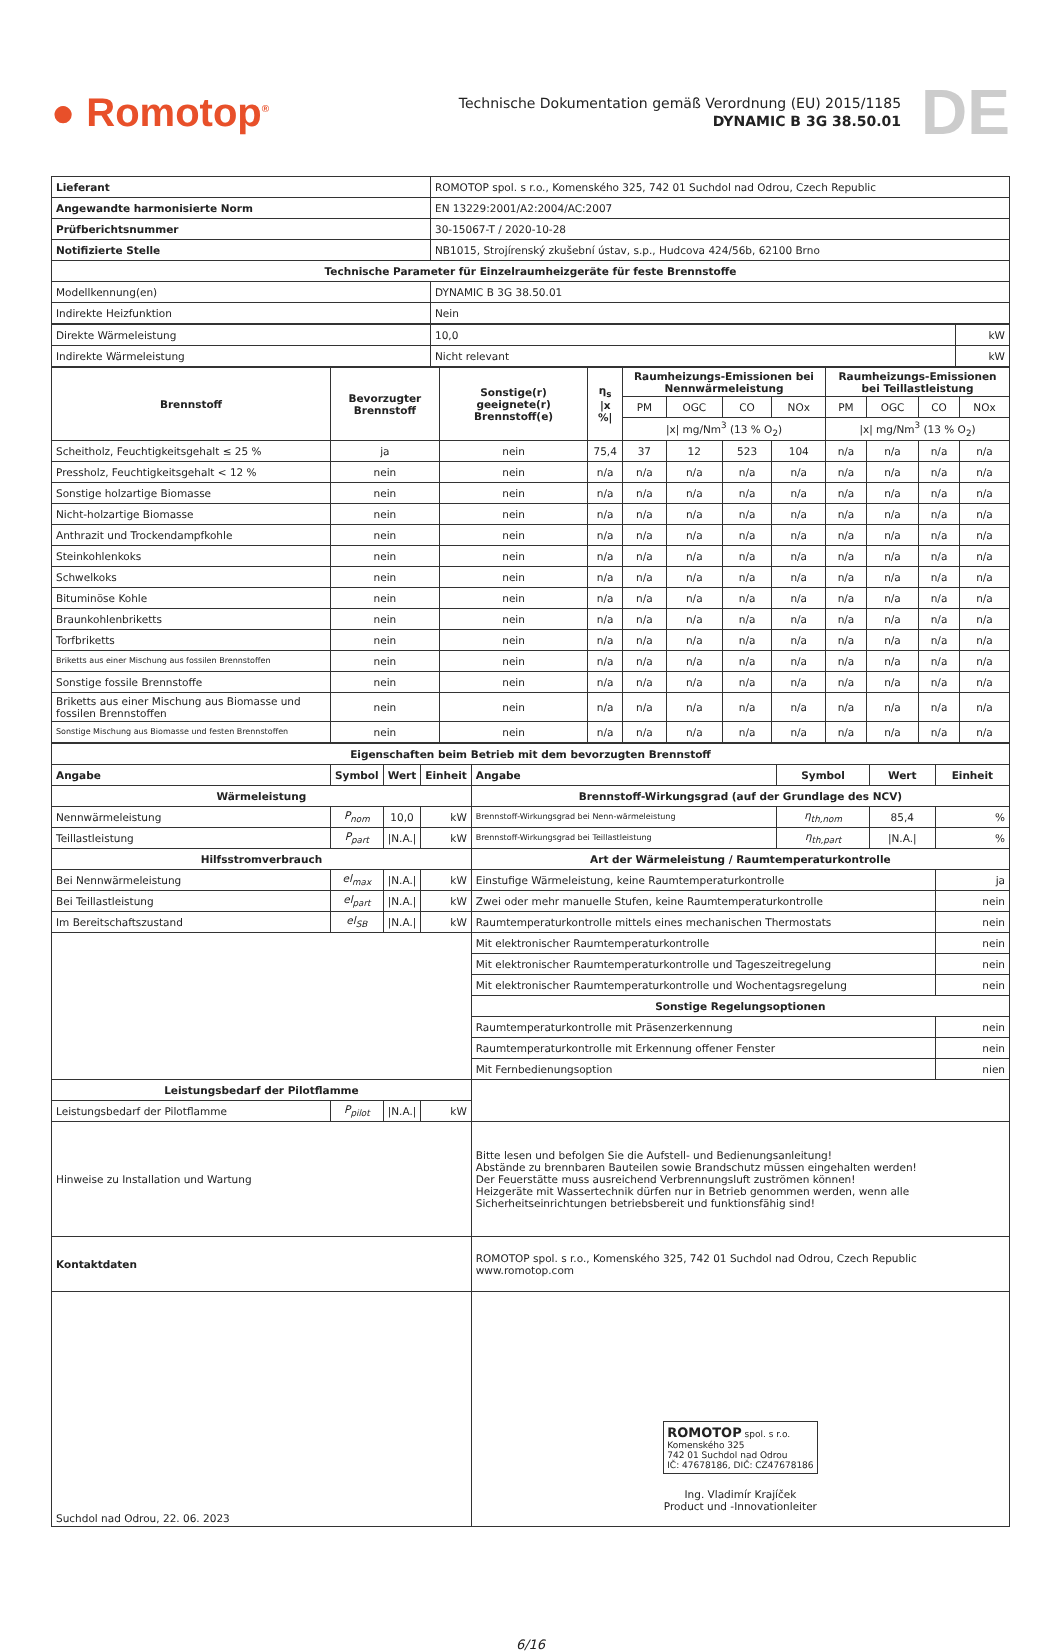● Romotop<sup>®</sup>
Technische Dokumentation gemäß Verordnung (EU) 2015/1185
DYNAMIC B 3G 38.50.01
DE
| Lieferant | ROMOTOP spol. s r.o., Komenského 325, 742 01 Suchdol nad Odrou, Czech Republic |
| Angewandte harmonisierte Norm | EN 13229:2001/A2:2004/AC:2007 |
| Prüfberichtsnummer | 30-15067-T / 2020-10-28 |
| Notifizierte Stelle | NB1015, Strojírenský zkušební ústav, s.p., Hudcova 424/56b, 62100 Brno |
| Technische Parameter für Einzelraumheizgeräte für feste Brennstoffe | |
| Modellkennung(en) | DYNAMIC B 3G 38.50.01 |
| Indirekte Heizfunktion | Nein |
| Direkte Wärmeleistung | 10,0 | kW |
| Indirekte Wärmeleistung | Nicht relevant | kW |
| Brennstoff | Bevorzugter Brennstoff | Sonstige(r) geeignete(r) Brennstoff(e) | η<sub>s</sub> /x %/ | Raumheizungs-Emissionen bei Nennwärmeleistung | | | | Raumheizungs-Emissionen bei Teillastleistung | | | |
| --- | --- | --- | --- | --- | --- | --- | --- | --- | --- | --- | --- |
| | | | | PM | OGC | CO | NOx | PM | OGC | CO | NOx |
| | | | | /x/ mg/Nm<sup>3</sup> (13 % O<sub>2</sub>) | | | | /x/ mg/Nm<sup>3</sup> (13 % O<sub>2</sub>) | | | |
| Scheitholz, Feuchtigkeitsgehalt ≤ 25 % | ja | nein | 75,4 | 37 | 12 | 523 | 104 | n/a | n/a | n/a | n/a |
| Pressholz, Feuchtigkeitsgehalt < 12 % | nein | nein | n/a | n/a | n/a | n/a | n/a | n/a | n/a | n/a | n/a |
| Sonstige holzartige Biomasse | nein | nein | n/a | n/a | n/a | n/a | n/a | n/a | n/a | n/a | n/a |
| Nicht-holzartige Biomasse | nein | nein | n/a | n/a | n/a | n/a | n/a | n/a | n/a | n/a | n/a |
| Anthrazit und Trockendampfkohle | nein | nein | n/a | n/a | n/a | n/a | n/a | n/a | n/a | n/a | n/a |
| Steinkohlenkoks | nein | nein | n/a | n/a | n/a | n/a | n/a | n/a | n/a | n/a | n/a |
| Schwelkoks | nein | nein | n/a | n/a | n/a | n/a | n/a | n/a | n/a | n/a | n/a |
| Bituminöse Kohle | nein | nein | n/a | n/a | n/a | n/a | n/a | n/a | n/a | n/a | n/a |
| Braunkohlenbriketts | nein | nein | n/a | n/a | n/a | n/a | n/a | n/a | n/a | n/a | n/a |
| Torfbriketts | nein | nein | n/a | n/a | n/a | n/a | n/a | n/a | n/a | n/a | n/a |
| Briketts aus einer Mischung aus fossilen Brennstoffen | nein | nein | n/a | n/a | n/a | n/a | n/a | n/a | n/a | n/a | n/a |
| Sonstige fossile Brennstoffe | nein | nein | n/a | n/a | n/a | n/a | n/a | n/a | n/a | n/a | n/a |
| Briketts aus einer Mischung aus Biomasse und fossilen Brennstoffen | nein | nein | n/a | n/a | n/a | n/a | n/a | n/a | n/a | n/a | n/a |
| Sonstige Mischung aus Biomasse und festen Brennstoffen | nein | nein | n/a | n/a | n/a | n/a | n/a | n/a | n/a | n/a | n/a |
| Eigenschaften beim Betrieb mit dem bevorzugten Brennstoff | | | | | | | |
| --- | --- | --- | --- | --- | --- | --- | --- |
| Angabe | Symbol | Wert | Einheit | Angabe | Symbol | Wert | Einheit |
| Wärmeleistung | | | | Brennstoff-Wirkungsgrad (auf der Grundlage des NCV) | | | |
| Nennwärmeleistung | P<sub>nom</sub> | 10,0 | kW | Brennstoff-Wirkungsgrad bei Nenn-wärmeleistung | η<sub>th,nom</sub> | 85,4 | % |
| Teillastleistung | P<sub>part</sub> | /N.A./ | kW | Brennstoff-Wirkungsgrad bei Teillastleistung | η<sub>th,part</sub> | /N.A./ | % |
| Hilfsstromverbrauch | | | | Art der Wärmeleistung / Raumtemperaturkontrolle | | | |
| Bei Nennwärmeleistung | el<sub>max</sub> | /N.A./ | kW | Einstufige Wärmeleistung, keine Raumtemperaturkontrolle | | | ja |
| Bei Teillastleistung | el<sub>part</sub> | /N.A./ | kW | Zwei oder mehr manuelle Stufen, keine Raumtemperaturkontrolle | | | nein |
| Im Bereitschaftszustand | el<sub>SB</sub> | /N.A./ | kW | Raumtemperaturkontrolle mittels eines mechanischen Thermostats | | | nein |
| | | | | Mit elektronischer Raumtemperaturkontrolle | | | nein |
| | | | | Mit elektronischer Raumtemperaturkontrolle und Tageszeitregelung | | | nein |
| | | | | Mit elektronischer Raumtemperaturkontrolle und Wochentagsregelung | | | nein |
| | | | | Sonstige Regelungsoptionen | | | |
| | | | | Raumtemperaturkontrolle mit Präsenzerkennung | | | nein |
| | | | | Raumtemperaturkontrolle mit Erkennung offener Fenster | | | nein |
| | | | | Mit Fernbedienungsoption | | | nien |
| Leistungsbedarf der Pilotflamme | | | | | | | |
| Leistungsbedarf der Pilotflamme | P<sub>pilot</sub> | /N.A./ | kW | | | | |
| Hinweise zu Installation und Wartung | | | | Bitte lesen und befolgen Sie die Aufstell- und Bedienungsanleitung! Abstände zu brennbaren Bauteilen sowie Brandschutz müssen eingehalten werden! Der Feuerstätte muss ausreichend Verbrennungsluft zuströmen können! Heizgeräte mit Wassertechnik dürfen nur in Betrieb genommen werden, wenn alle Sicherheitseinrichtungen betriebsbereit und funktionsfähig sind! | | | |
| Kontaktdaten | | | | ROMOTOP spol. s r.o., Komenského 325, 742 01 Suchdol nad Odrou, Czech Republic www.romotop.com | | | |
| Suchdol nad Odrou, 22. 06. 2023 | | | | ROMOTOP spol. s r.o. Komenského 325 742 01 Suchdol nad Odrou IČ: 47678186, DIČ: CZ47678186 Ing. Vladimír Krajíček Product und -Innovationleiter | | | |
6/16